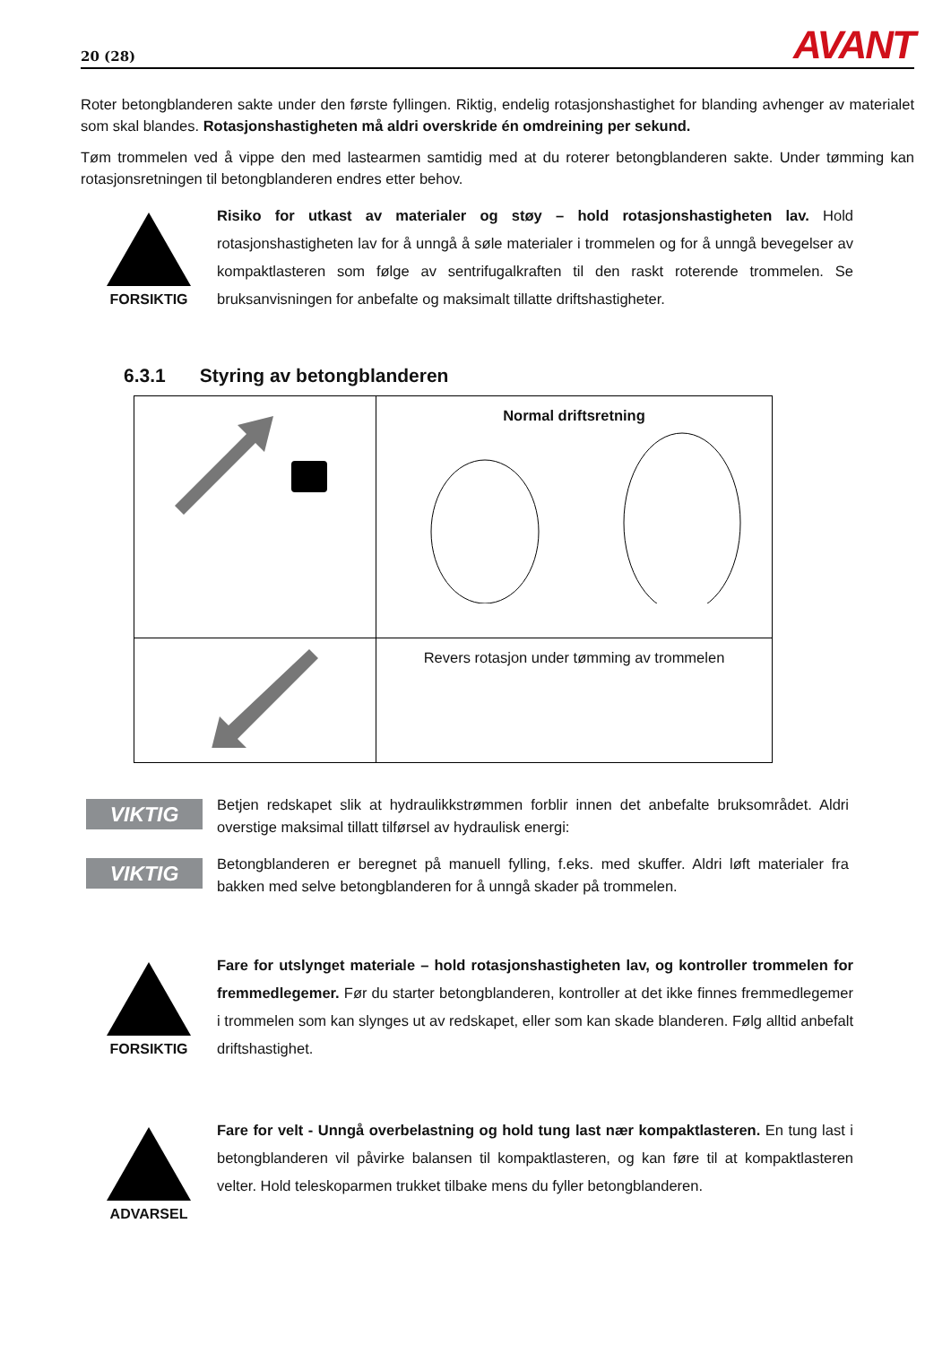20 (28) AVANT
Roter betongblanderen sakte under den første fyllingen. Riktig, endelig rotasjonshastighet for blanding avhenger av materialet som skal blandes. Rotasjonshastigheten må aldri overskride én omdreining per sekund.
Tøm trommelen ved å vippe den med lastearmen samtidig med at du roterer betongblanderen sakte. Under tømming kan rotasjonsretningen til betongblanderen endres etter behov.
FORSIKTIG
Risiko for utkast av materialer og støy – hold rotasjonshastigheten lav. Hold rotasjonshastigheten lav for å unngå å søle materialer i trommelen og for å unngå bevegelser av kompaktlasteren som følge av sentrifugalkraften til den raskt roterende trommelen. Se bruksanvisningen for anbefalte og maksimalt tillatte driftshastigheter.
6.3.1 Styring av betongblanderen
| | Normal driftsretning |
| | Revers rotasjon under tømming av trommelen |
VIKTIG
Betjen redskapet slik at hydraulikkstrømmen forblir innen det anbefalte bruksområdet. Aldri overstige maksimal tillatt tilførsel av hydraulisk energi:
VIKTIG
Betongblanderen er beregnet på manuell fylling, f.eks. med skuffer. Aldri løft materialer fra bakken med selve betongblanderen for å unngå skader på trommelen.
FORSIKTIG
Fare for utslynget materiale – hold rotasjonshastigheten lav, og kontroller trommelen for fremmedlegemer. Før du starter betongblanderen, kontroller at det ikke finnes fremmedlegemer i trommelen som kan slynges ut av redskapet, eller som kan skade blanderen. Følg alltid anbefalt driftshastighet.
ADVARSEL
Fare for velt - Unngå overbelastning og hold tung last nær kompaktlasteren. En tung last i betongblanderen vil påvirke balansen til kompaktlasteren, og kan føre til at kompaktlasteren velter. Hold teleskoparmen trukket tilbake mens du fyller betongblanderen.